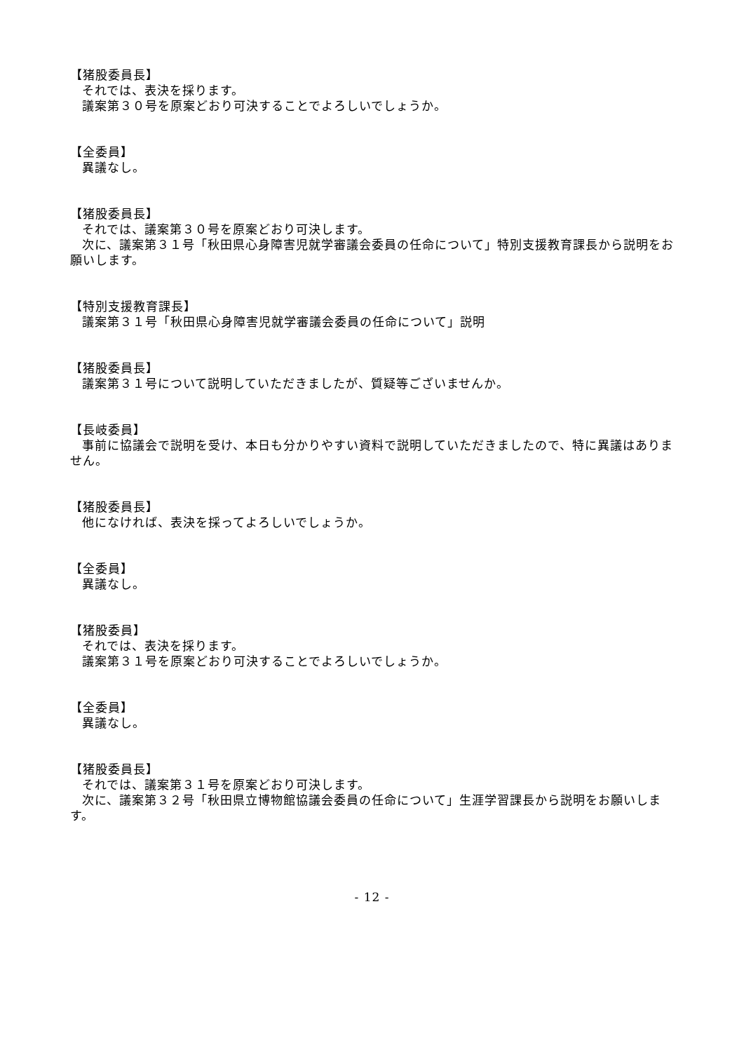【猪股委員長】
それでは、表決を採ります。
議案第３０号を原案どおり可決することでよろしいでしょうか。
【全委員】
異議なし。
【猪股委員長】
それでは、議案第３０号を原案どおり可決します。
次に、議案第３１号「秋田県心身障害児就学審議会委員の任命について」特別支援教育課長から説明をお願いします。
【特別支援教育課長】
議案第３１号「秋田県心身障害児就学審議会委員の任命について」説明
【猪股委員長】
議案第３１号について説明していただきましたが、質疑等ございませんか。
【長岐委員】
事前に協議会で説明を受け、本日も分かりやすい資料で説明していただきましたので、特に異議はありません。
【猪股委員長】
他になければ、表決を採ってよろしいでしょうか。
【全委員】
異議なし。
【猪股委員】
それでは、表決を採ります。
議案第３１号を原案どおり可決することでよろしいでしょうか。
【全委員】
異議なし。
【猪股委員長】
それでは、議案第３１号を原案どおり可決します。
次に、議案第３２号「秋田県立博物館協議会委員の任命について」生涯学習課長から説明をお願いします。
- 12 -